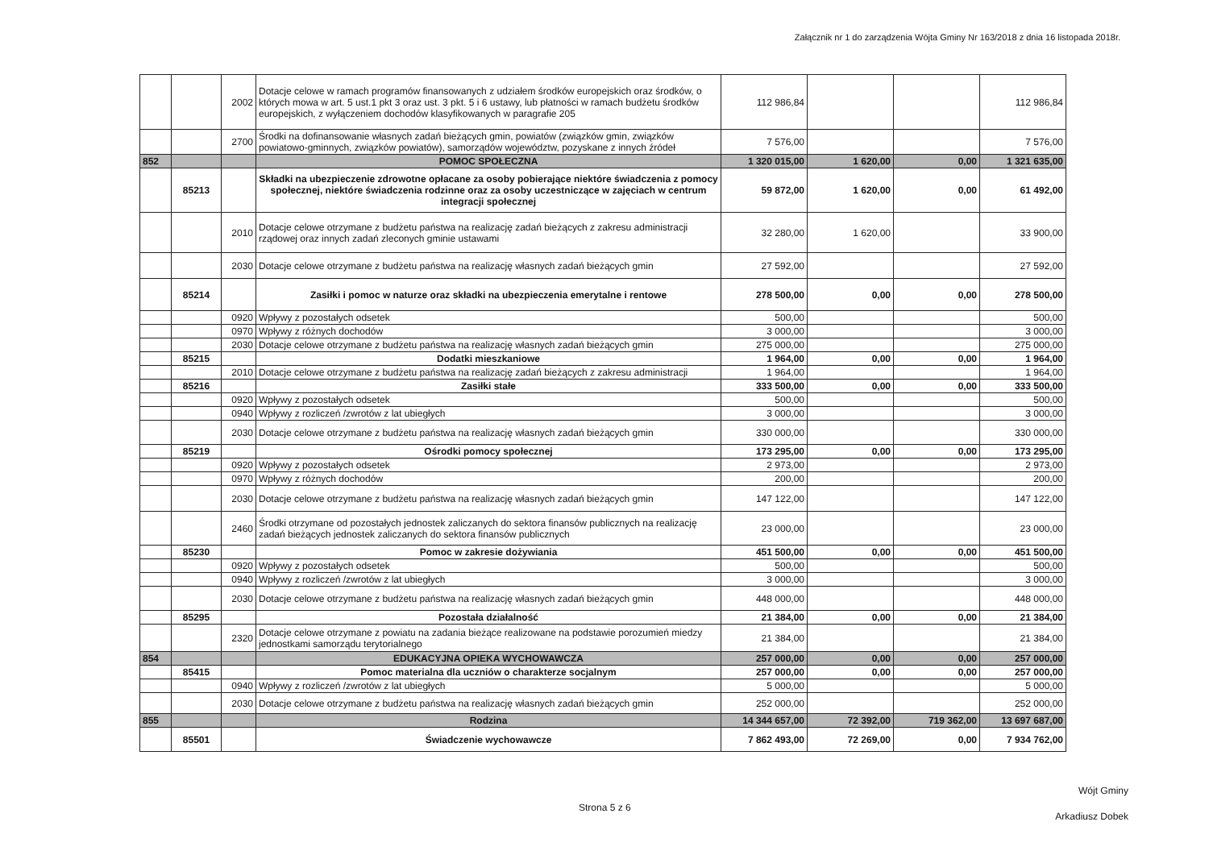Załącznik nr 1 do zarządzenia Wójta Gminy Nr 163/2018 z dnia 16 listopada 2018r.
| | | 2002 | Dotacje celowe w ramach programów finansowanych z udziałem środków europejskich oraz środków, o których mowa w art. 5 ust.1 pkt 3 oraz ust. 3 pkt. 5 i 6 ustawy, lub płatności w ramach budżetu środków europejskich, z wyłączeniem dochodów klasyfikowanych w paragrafie 205 | 112 986,84 | | | 112 986,84 |
| | | 2700 | Środki na dofinansowanie własnych zadań bieżących gmin, powiatów (związków gmin, związków powiatowo-gminnych, związków powiatów), samorządów województw, pozyskane z innych źródeł | 7 576,00 | | | 7 576,00 |
| 852 | | | POMOC SPOŁECZNA | 1 320 015,00 | 1 620,00 | 0,00 | 1 321 635,00 |
| | 85213 | | Składki na ubezpieczenie zdrowotne opłacane za osoby pobierające niektóre świadczenia z pomocy społecznej, niektóre świadczenia rodzinne oraz za osoby uczestniczące w zajęciach w centrum integracji społecznej | 59 872,00 | 1 620,00 | 0,00 | 61 492,00 |
| | | 2010 | Dotacje celowe otrzymane z budżetu państwa na realizację zadań bieżących z zakresu administracji rządowej oraz innych zadań zleconych gminie ustawami | 32 280,00 | 1 620,00 | | 33 900,00 |
| | | 2030 | Dotacje celowe otrzymane z budżetu państwa na realizację własnych zadań bieżących gmin | 27 592,00 | | | 27 592,00 |
| | 85214 | | Zasiłki i pomoc w naturze oraz składki na ubezpieczenia emerytalne i rentowe | 278 500,00 | 0,00 | 0,00 | 278 500,00 |
| | | 0920 | Wpływy z pozostałych odsetek | 500,00 | | | 500,00 |
| | | 0970 | Wpływy z różnych dochodów | 3 000,00 | | | 3 000,00 |
| | | 2030 | Dotacje celowe otrzymane z budżetu państwa na realizację własnych zadań bieżących gmin | 275 000,00 | | | 275 000,00 |
| | 85215 | | Dodatki mieszkaniowe | 1 964,00 | 0,00 | 0,00 | 1 964,00 |
| | | 2010 | Dotacje celowe otrzymane z budżetu państwa na realizację zadań bieżących z zakresu administracji | 1 964,00 | | | 1 964,00 |
| | 85216 | | Zasiłki stałe | 333 500,00 | 0,00 | 0,00 | 333 500,00 |
| | | 0920 | Wpływy z pozostałych odsetek | 500,00 | | | 500,00 |
| | | 0940 | Wpływy z rozliczeń /zwrotów z lat ubiegłych | 3 000,00 | | | 3 000,00 |
| | | 2030 | Dotacje celowe otrzymane z budżetu państwa na realizację własnych zadań bieżących gmin | 330 000,00 | | | 330 000,00 |
| | 85219 | | Ośrodki pomocy społecznej | 173 295,00 | 0,00 | 0,00 | 173 295,00 |
| | | 0920 | Wpływy z pozostałych odsetek | 2 973,00 | | | 2 973,00 |
| | | 0970 | Wpływy z różnych dochodów | 200,00 | | | 200,00 |
| | | 2030 | Dotacje celowe otrzymane z budżetu państwa na realizację własnych zadań bieżących gmin | 147 122,00 | | | 147 122,00 |
| | | 2460 | Środki otrzymane od pozostałych jednostek zaliczanych do sektora finansów publicznych na realizację zadań bieżących jednostek zaliczanych do sektora finansów publicznych | 23 000,00 | | | 23 000,00 |
| | 85230 | | Pomoc w zakresie dożywiania | 451 500,00 | 0,00 | 0,00 | 451 500,00 |
| | | 0920 | Wpływy z pozostałych odsetek | 500,00 | | | 500,00 |
| | | 0940 | Wpływy z rozliczeń /zwrotów z lat ubiegłych | 3 000,00 | | | 3 000,00 |
| | | 2030 | Dotacje celowe otrzymane z budżetu państwa na realizację własnych zadań bieżących gmin | 448 000,00 | | | 448 000,00 |
| | 85295 | | Pozostała działalność | 21 384,00 | 0,00 | 0,00 | 21 384,00 |
| | | 2320 | Dotacje celowe otrzymane z powiatu na zadania bieżące realizowane na podstawie porozumień miedzy jednostkami samorządu terytorialnego | 21 384,00 | | | 21 384,00 |
| 854 | | | EDUKACYJNA OPIEKA WYCHOWAWCZA | 257 000,00 | 0,00 | 0,00 | 257 000,00 |
| | 85415 | | Pomoc materialna dla uczniów o charakterze socjalnym | 257 000,00 | 0,00 | 0,00 | 257 000,00 |
| | | 0940 | Wpływy z rozliczeń /zwrotów z lat ubiegłych | 5 000,00 | | | 5 000,00 |
| | | 2030 | Dotacje celowe otrzymane z budżetu państwa na realizację własnych zadań bieżących gmin | 252 000,00 | | | 252 000,00 |
| 855 | | | Rodzina | 14 344 657,00 | 72 392,00 | 719 362,00 | 13 697 687,00 |
| | 85501 | | Świadczenie wychowawcze | 7 862 493,00 | 72 269,00 | 0,00 | 7 934 762,00 |
Strona 5 z 6
Wójt Gminy
Arkadiusz Dobek